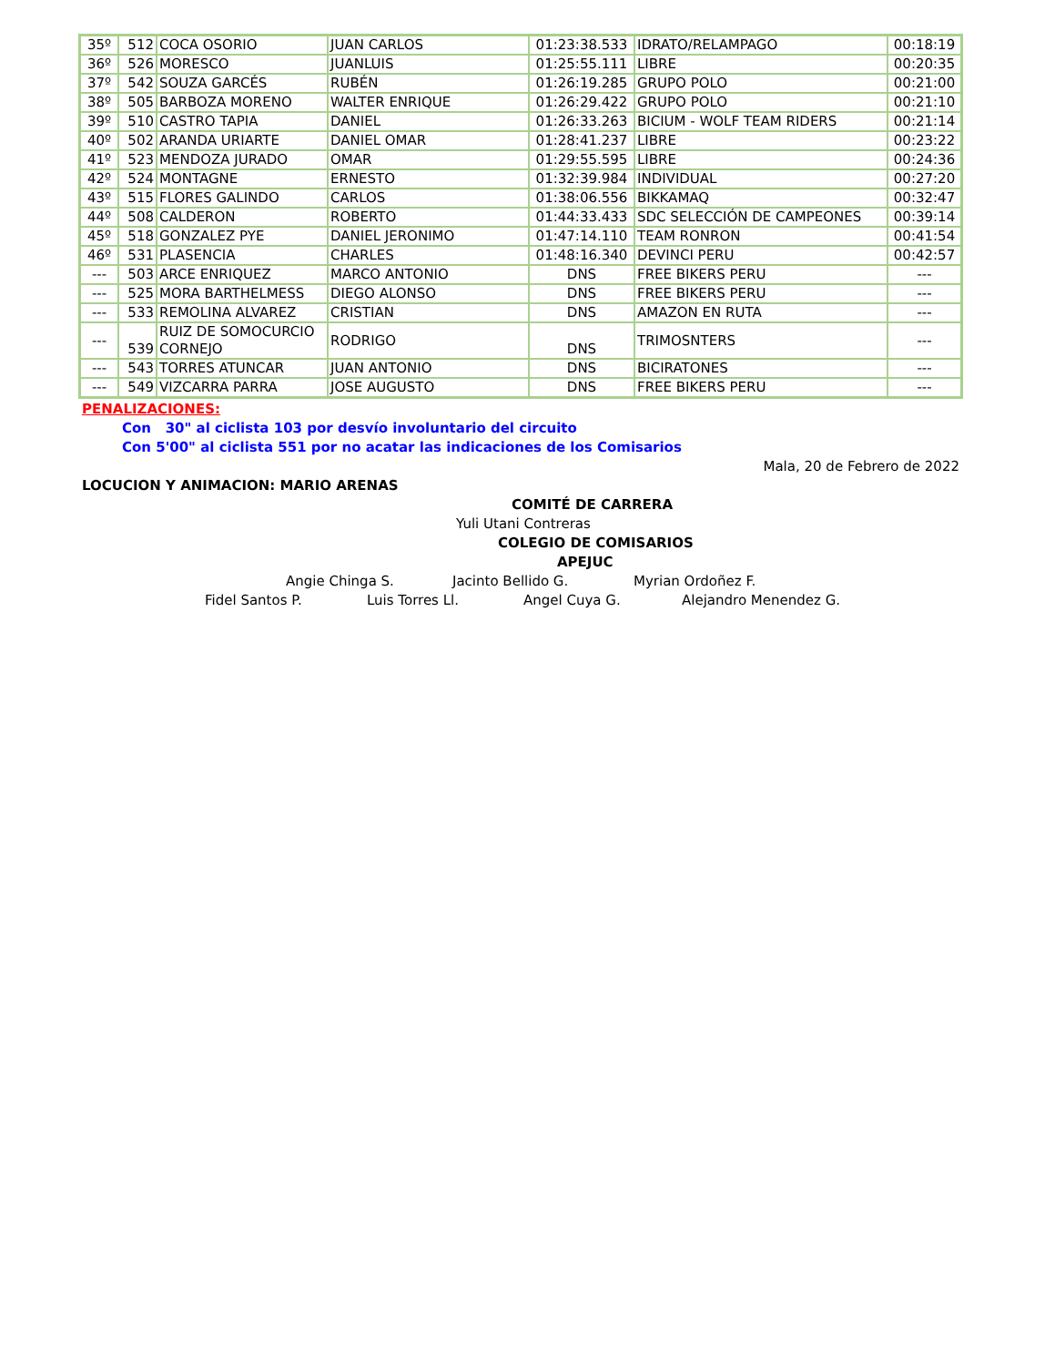| 35º | 512 | COCA OSORIO | JUAN CARLOS | 01:23:38.533 | IDRATO/RELAMPAGO | 00:18:19 |
| 36º | 526 | MORESCO | JUANLUIS | 01:25:55.111 | LIBRE | 00:20:35 |
| 37º | 542 | SOUZA GARCÉS | RUBÉN | 01:26:19.285 | GRUPO POLO | 00:21:00 |
| 38º | 505 | BARBOZA MORENO | WALTER ENRIQUE | 01:26:29.422 | GRUPO POLO | 00:21:10 |
| 39º | 510 | CASTRO TAPIA | DANIEL | 01:26:33.263 | BICIUM - WOLF TEAM RIDERS | 00:21:14 |
| 40º | 502 | ARANDA URIARTE | DANIEL OMAR | 01:28:41.237 | LIBRE | 00:23:22 |
| 41º | 523 | MENDOZA JURADO | OMAR | 01:29:55.595 | LIBRE | 00:24:36 |
| 42º | 524 | MONTAGNE | ERNESTO | 01:32:39.984 | INDIVIDUAL | 00:27:20 |
| 43º | 515 | FLORES GALINDO | CARLOS | 01:38:06.556 | BIKKAMAQ | 00:32:47 |
| 44º | 508 | CALDERON | ROBERTO | 01:44:33.433 | SDC SELECCIÓN DE CAMPEONES | 00:39:14 |
| 45º | 518 | GONZALEZ PYE | DANIEL JERONIMO | 01:47:14.110 | TEAM RONRON | 00:41:54 |
| 46º | 531 | PLASENCIA | CHARLES | 01:48:16.340 | DEVINCI PERU | 00:42:57 |
| --- | 503 | ARCE ENRIQUEZ | MARCO ANTONIO | DNS | FREE BIKERS PERU | --- |
| --- | 525 | MORA BARTHELMESS | DIEGO ALONSO | DNS | FREE BIKERS PERU | --- |
| --- | 533 | REMOLINA ALVAREZ | CRISTIAN | DNS | AMAZON EN RUTA | --- |
| --- | 539 | RUIZ DE SOMOCURCIO CORNEJO | RODRIGO | DNS | TRIMOSNTERS | --- |
| --- | 543 | TORRES ATUNCAR | JUAN ANTONIO | DNS | BICIRATONES | --- |
| --- | 549 | VIZCARRA PARRA | JOSE AUGUSTO | DNS | FREE BIKERS PERU | --- |
PENALIZACIONES:
Con 30" al ciclista 103 por desvío involuntario del circuito
Con 5'00" al ciclista 551 por no acatar las indicaciones de los Comisarios
Mala, 20 de Febrero de 2022
LOCUCION Y ANIMACION: MARIO ARENAS
COMITÉ DE CARRERA
Yuli Utani Contreras
COLEGIO DE COMISARIOS
APEJUC
Angie Chinga S. Jacinto Bellido G. Myrian Ordoñez F.
Fidel Santos P. Luis Torres Ll. Angel Cuya G. Alejandro Menendez G.